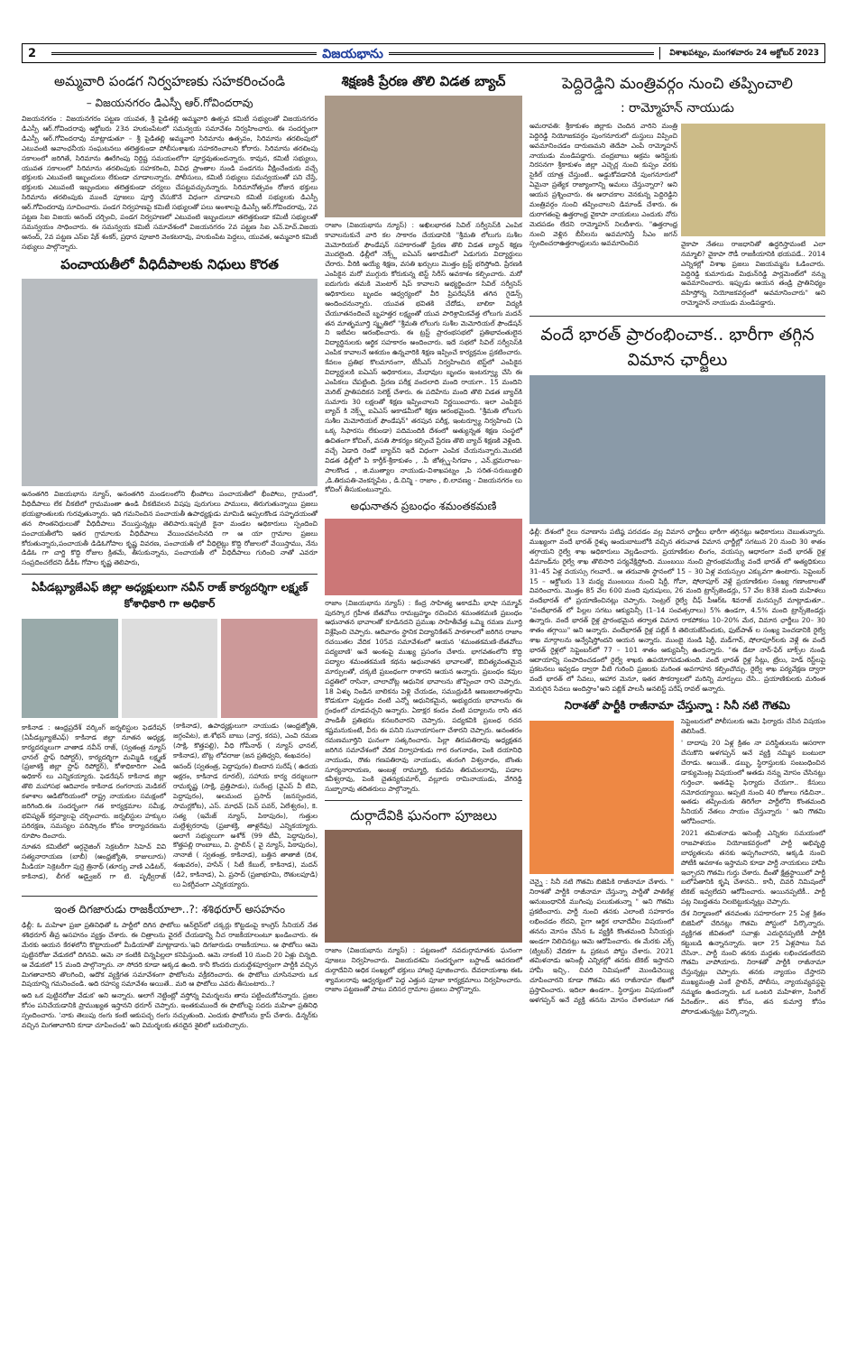2 విజయభాను విశాఖపట్నం, మంగళవారం 24 అక్టోబర్ 2023
అమ్మవారి పండగ నిర్వహణకు సహకరించండి
– విజయనగరం డిఎస్పీ ఆర్.గోవిందరావు
విజయనగరం : విజయనగరం పట్టణ యువత, శ్రీ పైడితల్లి అమ్మవారి ఉత్సవ కమిటీ సభ్యులతో విజయనగరం డిఎస్పీ ఆర్.గోవిందరావు అక్టోబరు 23న హుకుంపేటలో సమన్వయ సమావేశం నిర్వహించారు. ఈ సందర్భంగా డిఎస్పీ ఆర్.గోవిందరావు మాట్లాడుతూ – శ్రీ పైడితల్లి అమ్మవారి సిరిమాను ఉత్సవం, సిరిమాను తరలింపులో ఎటువంటి అవాంఛనీయ సంఘటనలు తలెత్తకుండా పోలీసుశాఖకు సహకరించాలని కోరారు. సిరిమాను తరలింపు సకాలంలో జరిగితే, సిరిమాను ఊరేగింపు నిర్దిష్ట సమయంలోగా పూర్తవుతుందన్నారు. కావున, కమిటీ సభ్యులు, యువత సకాలంలో సిరిమాను తరలింపుకు సహకరించి, వివిధ ప్రాంతాల నుండి పండగను వీక్షించేందుకు వచ్చే భక్తులకు ఎటువంటి ఇబ్బందులు లేకుండా చూడాలన్నారు. పోలీసులు, కమిటీ సభ్యులు సమన్వయంతో పని చేస్తే, భక్తులకు ఎటువంటి ఇబ్బందులు తలెత్తకుండా చర్యలు చేపట్టవచ్చునన్నారు. సిరిమానోత్సవం రోజున భక్తులు సిరిమాను తరలింపుకు ముందే పూజలు పూర్తి చేసుకొనే విధంగా చూడాలని కమిటీ సభ్యులకు డిఎస్పీ ఆర్.గోవిందరావు సూచించారు. పండగ నిర్వహణపై కమిటీ సభ్యులతో పలు అంశాలపై డిఎస్పీ ఆర్.గోవిందరావు, 2వ పట్టణ సిఐ విజయ ఆనంద్ చర్చించి, పండగ నిర్వహణలో ఎటువంటి ఇబ్బందులూ తలెత్తకుండా కమిటీ సభ్యులతో సమన్వయం సాధించారు. ఈ సమన్వయ కమిటీ సమావేశంలో విజయనగరం 2వ పట్టణ సిఐ ఎన్.హెచ్.విజయ ఆనంద్, 2వ పట్టణ ఎస్ఐ షేక్ శంకర్, ప్రధాన పూజారి వెంకటరావు, హుకుంపేట పెద్దలు, యువత, అమ్మవారి కమిటీ సభ్యులు పాల్గొన్నారు.
పంచాయతీలో వీధిదీపాలకు నిధులు కొరత
అనంతగిరి విజయభాను న్యూస్, అనంతగిరి మండలంలోని భీంపోలు పంచాయతీలో భీంపోలు, గ్రామంలో, వీధిదీపాలు లేక చీకటిలో గ్రామమంతా ఉండి చీకటివలన విషపు పురుగులు పాములు, తిరుగుతున్నాయి ప్రజలు భయభ్రాంతులకు గురవుతున్నారు. ఇది గమనించిన పంచాయతీ ఉపాధ్యక్షుడు మామిడి అప్పలకొండ సహృదయంతో తన సొంతనిధులుతో వీధిదీపాలు వేయిస్తున్నట్లు తెలిపారు.ఇప్పటి కైనా మండల అధికారులు స్పందించి పంచాయతీలోని ఇతర గ్రామాలకు వీధిదీపాలు వేయించవలసినది గా ఆ యా గ్రామాల ప్రజలు కోరుతున్నారు,పంచాయతీ డిడిఓగోపాల కృష్ణ వివరణ, పంచాయతీ లో వీధిలైట్లు కొద్ది రోజులలో వేయిస్తాము, నేను డిడిఓ గా చార్జి కొద్ది రోజుల క్రితమే, తీసుకున్నాను, పంచాయతీ లో వీధిదీపాలు గురించి నాతో ఎవరూ సంప్రదించలేదని డీడీఓ గోపాల కృష్ణ తెలిపారు,
ఏపీడబ్ల్యూజేఎఫ్ జిల్లా అధ్యక్షులుగా నవీన్ రాజ్ కార్యదర్శిగా లక్ష్మణ్ కోశాధికారి గా అధికార్
కాకినాడ : ఆంధ్రప్రదేశ్ వర్కింగ్ జర్నలిస్టుల ఫెడరేషన్ (ఏపీడబ్ల్యూజేఎఫ్) కాకినాడ జిల్లా నూతన అధ్యక్ష, కార్యదర్శులుగా వాతాడ నవీన్ రాజ్, (స్వతంత్ర న్యూస్ ఛానల్ స్టాఫ్ రిపోర్టర్), కార్యదర్శిగా మమ్మిడి లక్ష్మణ్ (ప్రజాశక్తి జిల్లా స్టాఫ్ రిపోర్టర్), కోశాధికారిగా ఎండి అధికార్ లు ఎన్నికయ్యారు. ఫెడరేషన్ కాకినాడ జిల్లా తొలి మహాసభ ఆదివారం కాకినాడ రంగరాయ మెడికల్ కళాశాల ఆడిటోరియంలో రాష్ట్ర నాయకుల సమక్షంలో జరిగింది.ఈ సందర్భంగా గత కార్యక్రమాల సమీక్ష, భవిష్యత్ కర్తవ్యాలపై చర్చించారు. జర్నలిస్టుల హక్కుల పరిరక్షణ, సమస్యల పరిష్కారం కోసం కార్యాచరణను రూపొం దించారు.
నూతన కమిటీలో ఆర్గనైజింగ్ సెక్రటరీగా సిహెచ్ వివి సత్యనారాయణ (బాబీ) (ఆంధ్రజ్యోతి, కాజులూరు) మీడియా సెక్రెటరీగా పుర్రె త్రినాథ్ (తూర్పు వాణి ఎడిటర్, కాకినాడ), లీగల్ అడ్వైజర్ గా టి. పృథ్వీరాజ్ (కాకినాడ), ఉపాధ్యక్షులుగా నాయుడు (ఆంధ్రజ్యోతి, జగ్గంపేట), జి.శోభన్ బాబు (వార్త, కరప), ఎంవి రమణ (సాక్షి, కొత్తపల్లి), వీధి గోపీనాథ్ ( న్యూస్ ఛానల్, కాకినాడ), బొట్ల లోవరాజు (జన ప్రతిధ్వని, శంఖవరం)
ఆనంద్ (స్వతంత్ర, పెద్దాపురం) బిందాన సురేష్ ( ఉదయ అక్షరం, కాకినాడ రూరల్), సహాయ కార్య దర్శులుగా రామకృష్ణ (సాక్షి, ప్రత్తిపాడు), సురేంద్ర (వైఎస్ వీ టివి, పెద్దాపురం), అలమంద ప్రసాద్ (జనస్పందన, సామర్లకోట), ఎస్. మాధవ్ (పెన్ పవర్, ఏలేశ్వరం), కె. సత్య (ఇమేజ్ న్యూస్, పిఠాపురం), గుత్తుల మల్లేశ్వరరావు (ప్రజాశక్తి, తాళ్లరేవు) ఎన్నికయ్యారు. అలాగే సభ్యులుగా అశోక్ (99 టీవీ, పెద్దాపురం), కొత్తపల్లి రాంబాబు, వి. స్టాలిన్ ( వై న్యూస్, పిఠాపురం), నానాజీ ( స్వతంత్ర, కాకినాడ), బత్తిన తాతాజీ (దిశ, శంఖవరం), హసేన్ ( సిటీ కేబుల్, కాకినాడ), మదన్ (డి2, కాకినాడ), ఏ. ప్రసాద్ (ప్రజాభూమి, రౌతులపూడి) లు ఏకగ్రీవంగా ఎన్నికయ్యారు.
ఇంత దిగజారుడు రాజకీయాలా..?: శశిథరూర్ అసహనం
ఢిల్లీ: ఓ మహిళా ప్రజా ప్రతినిధితో ఓ పార్టీలో దిగిన ఫొటోలు ఆన్‌లైన్‌లో చక్కర్లు కొట్టడంపై కాంగ్రెస్ సీనియర్ నేత శశిథరూర్ తీవ్ర అసహనం వ్యక్తం చేశారు. ఈ చిత్రాలను వైరల్ చేయడాన్ని నీచ రాజకీయాలంటూ ఖండించారు. ఈ మేరకు ఆయన కేరళలోని కొట్టాయంలో మీడియాతో మాట్లాడారు.'ఇవి దిగజారుడు రాజకీయాలు. ఆ ఫొటోలు ఆమె పుట్టినరోజు వేడుకలో దిగినవి. ఆమె నా కంటికి చిన్నపిల్లలా కనిపిస్తుంది. ఆమె నాకంటే 10 నుంచి 20 ఏళ్లు చిన్నది. ఆ వేడుకలో 15 మంది పాల్గొన్నారు. నా సోదరి కూడా అక్కడ ఉంది. కానీ కొందరు దురుద్దేశపూర్వంగా పార్టీకి వచ్చిన మిగతావారిని తొలగించి, అదొక వ్యక్తిగత సమావేశంగా ఫొటోలను వక్రీకరించారు. ఈ ఫొటోలు చూసినవారు ఒక విషయాన్ని గమనించండి. అది రహస్య సమావేశం అయితే.. మరి ఆ ఫొటోలు ఎవరు తీసుంటారు..?
అది ఒక పుట్టినరోజు వేడుక' అని అన్నారు. అలాగే నెట్టింట్లో వస్తోన్న విమర్శలను తాను పట్టించుకోనన్నారు. ప్రజల కోసం పనిచేయడానికి ప్రాముఖ్యత ఇస్తానని థరూర్ చెప్పారు. ఇంతకుముందే ఈ ఫొటోలపై సదరు మహిళా ప్రతినిధి స్పందించారు. 'నాకు తెలుపు రంగు కంటే ఆకుపచ్చ రంగు నచ్చుతుంది. ఎందుకు ఫొటోలను క్రాప్ చేశారు. డిన్నర్‌కు వచ్చిన మిగతావారిని కూడా చూపించండి' అని విమర్శలకు తనదైన శైలిలో బదులిచ్చారు.
శిక్షణకి ప్రేరణ తొలి విడత బ్యాచ్
రాజాం (విజయభాను న్యూస్) : అఖిలభారత సివిల్ సర్వీసెస్‌కి ఎంపిక కావాలనుకునే వారి కల సాకారం చేయడానికి "శ్రీమతి లోలుగు సుశీల మెమోరియల్ ఫౌండేషన్ సహకారంతో ప్రేరణ తొలి విడత బ్యాచ్ శిక్షణ మొదలైంది. ఢిల్లీలో నెక్స్ట్ ఐఏఎస్ అకాడమీలో ఏడుగురు విద్యార్థులు చేరారు. వీరికి అయ్యే శిక్షణ, వసతి ఖర్చులు మొత్తం ట్రస్ట్ భరిస్తోంది. ప్రేరణకి ఎంపికైన మరో ముగ్గురు కోరుకున్న టెస్ట్ సిరీస్ అవకాశం కల్పించారు. మరో ఐదుగురు తమకి మెంటార్ షిప్ కావాలని అభ్యర్థించగా సివిల్ సర్వీసెస్ అధికారులు బృందం ఆధ్వర్యంలో వీరి ప్రిపరేషన్‌కి తగిన గైడెన్స్ అందించనున్నారు. యువత భవితకి చేదోడు, బాలికా విద్యకి చేయూతనందించే బృహత్తర లక్ష్యంతో యువ పారిశ్రామికవేత్త లోలుగు మదన్ తన మాతృమూర్తి స్మృతిలో "శ్రీమతి లోలుగు సుశీల మెమోరియల్ ఫౌండేషన్ ని ఇటీవల ఆరంభించారు. ఈ ట్రస్ట్ ప్రారంభసభలో ప్రతిభావంతులైన విద్యార్థినులకు ఆర్థిక సహకారం అందించారు. ఇదే సభలో సివిల్ సర్వీసెస్‌కి ఎంపిక కావాలనే ఆశయం ఉన్నవారికి శిక్షణ ఇప్పించే కార్యక్రమం ప్రకటించారు. కేవలం ప్రతిభ కొలమానంగా, టీసీఎస్ నిర్వహించిన టెస్ట్‌లో ఎంపికైన విద్యార్థులకి ఐఏఎస్ అధికారులు, మేధావుల బృందం ఇంటర్వ్యూ చేసి ఈ ఎంపికలు చేపట్టింది. ప్రేరణ పరీక్ష వందలాది మంది రాయగా.. 15 మందిని మెరిట్ ప్రాతిపదికన సెలెక్ట్ చేశారు. ఈ పదిహేను మంది తొలి విడత బ్యాచ్‌కి సుమారు 30 లక్షలతో శిక్షణ ఇప్పించాలని నిర్ణయించారు. ఇలా ఎంపికైన బ్యాచ్ కి నెక్స్ట్ ఐఏఎస్ అకాడమీలో శిక్షణ ఆరంభమైంది. "శ్రీమతి లోలుగు సుశీల మెమోరియల్ ఫౌండేషన్" తరపున పరీక్ష, ఇంటర్వ్యూ నిర్వహించి (ఏ ఒక్క సిఫారసు లేకుండా) పదిమందికి దేశంలో అత్యున్నత శిక్షణ సంస్థలో ఉచితంగా కోచింగ్, వసతి సౌకర్యం కల్పించే ప్రేరణ తొలి బ్యాచ్ శిక్షణకి వెళ్లింది. వచ్చే ఏడాది రెండో బ్యాచ్‌ని ఇదే విధంగా ఎంపిక చేయనున్నారు.మొదటి విడత ఢిల్లీలో పి కార్తీక్-శ్రీకాకుళం , .పీ జోత్స్న-సిగడాం , ఎన్.భ్రమరాంబ-పాలకొండ , జి.ముత్యాల నాయుడు-విశాఖపట్నం ,పి సరిత-సరుబుజ్జిలి ,డి.తిరుపతి-వెంకన్నపేట , డి.చిన్మి - రాజాం , బి.లావణ్య - విజయనగరం లు కోచింగ్ తీసుకుంటున్నారు.
అధునాతన ప్రబంధం శమంతకమణి
రాజాం (విజయభాను న్యూస్) : కేంద్ర సాహిత్య అకాడమీ భాషా సమ్మాన్ పురస్కార గ్రహీత బేతవోలు రామబ్రహ్మం రచించిన శమంతకమణి ప్రబంధం అధునాతన భావాలతో కూడినదని ప్రముఖ సాహితీవేత్త ఒమ్మి రమణ మూర్తి విశ్లేషించి చెప్పారు. ఆదివారం స్థానిక విద్యానికేతన్ పాఠశాలలో జరిగిన రాజాం రచయితల వేదిక 105వ సమావేశంలో ఆయన 'శమంతకమణి-బేతవోలు పద్యబాణి' అనే అంశంపై ముఖ్య ప్రసంగం చేశారు. భాగవతంలోని కొద్ది పద్యాల శమంతకమణి కథను అధునాతన భావాలతో, ఔచిత్యవంతమైన మార్పులతో, చక్కటి ప్రబంధంగా రాశారని ఆయన అన్నారు. ప్రబంధం కవుల పద్ధతిలో రాసినా, చాలాచోట్ల ఆధునిక భావాలను జొప్పించా రాని చెప్పారు. 18 ఏళ్ళు నిండిన బాలికను పెళ్లి చేయడం, సముద్రుడికి అణుజలాంతర్గామి కొడుకుగా పుట్టడం వంటి ఎన్నో ఆధునికమైన, అభ్యుదయ భావాలను ఈ గ్రంథంలో చూడవచ్చని అన్నారు. ఏకాక్షర కందం వంటి పద్యాలను రాసి తన పాండితీ ప్రతిభను కనబరిచారని చెప్పారు. పద్యకవికి ప్రబంధ రచన కష్టమనుకుంటే, వీరు ఈ పనిని సునాయాసంగా చేశారని చెప్పారు. అనంతరం రమణమూర్తిని ఘనంగా సత్కరించారు. పిల్లా తిరుపతిరావు అధ్యక్షతన జరిగిన సమావేశంలో వేదిక నిర్వాహకుడు గార రంగనాథం, పెంకి దయానిధి నాయుడు, రౌతు గణపతిరావు నాయుడు, తురంగి విశ్వనాథం, బొంతు సూర్యనారాయణ, అంబళ్ల రామ్మూర్తి, కుదమ తిరుమలరావు, పడాల కవీశ్వరావు, పెంకి చైతన్యకుమార్, వల్లూరు రామినాయుడు, వేగిరెడ్డి సుబ్బారావు తదితరులు పాల్గొన్నారు.
దుర్గాదేవికి ఘనంగా పూజలు
రాజాం (విజయభాను న్యూస్) : పట్టణంలో నవదుర్గామాతకు ఘనంగా పూజలు నిర్వహించారు. విజయదశమి సందర్భంగా బస్టాండ్ ఆవరణలో దుర్గాదేవిని అధిక సంఖ్యలో భక్తులు హాజరై పూజించారు. దేవదాయశాఖ ఈఓ శ్యామలరావు ఆధ్వర్యంలో పెద్ద ఎత్తున పూజా కార్యక్రమాలు నిర్వహించారు. రాజాం పట్టణంతో పాటు పరిసర గ్రామాల ప్రజలు పాల్గొన్నారు.
పెద్దిరెడ్డిని మంత్రివర్గం నుంచి తప్పించాలి
: రామ్మోహన్ నాయుడు
అమరావతి: శ్రీకాకుళం జిల్లాకు చెందిన వారిని మంత్రి పెద్దిరెడ్డి నియోజకవర్గం పుంగనూరులో దుస్తులు విప్పించి అవమానించడం దారుణమని తెదేపా ఎంపీ రామ్మోహన్ నాయుడు మండిపడ్డారు. చంద్రబాబు అక్రమ అరెస్టుకు నిరసనగా శ్రీకాకుళం జిల్లా ఎచ్చెర్ల నుంచి కుప్పం వరకు సైకిల్ యాత్ర చేస్తుంటే.. అడ్డుకోవడానికి పుంగనూరులో ఏమైనా ప్రత్యేక రాజ్యాంగాన్ని అమలు చేస్తున్నారా? అని ఆయన ప్రశ్నించారు. ఈ అరాచకాల వెనకున్న పెద్దిరెడ్డిని మంత్రివర్గం నుంచి తప్పించాలని డిమాండ్ చేశారు. ఈ దురాగతంపై ఉత్తరాంధ్ర వైకాపా నాయకులు ఎందుకు నోరు మెదపడం లేదని రామ్మోహన్ నిలదీశారు. "ఉత్తరాంధ్ర నుంచి వెళ్లిన బీసీలను అవమానిస్తే సీఎం జగన్ స్పందించరాఉత్తరాంధ్రులను అవమానించిన
వైకాపా నేతలు రాజధానితో ఉద్ధరిస్తామంటే ఎలా నమ్మాలి? వైకాపా రౌడీ రాజకీయానికి భయపడే.. 2014 ఎన్నికల్లో విశాఖ ప్రజలు విజయమ్మను ఓడించారు. పెద్దిరెడ్డి కుమారుడు మిథున్‌రెడ్డి పార్లమెంట్‌లో నన్ను అవమానించారు. ఇప్పుడు ఆయన తండ్రి ప్రాతినిధ్యం వహిస్తోన్న నియోజకవర్గంలో అవమానించారు" అని రామ్మోహన్ నాయుడు మండిపడ్డారు.
వందే భారత్ ప్రారంభించాక.. భారీగా తగ్గిన విమాన ఛార్జీలు
ఢిల్లీ: దేశంలో రైలు రవాణాను పటిష్ఠ పరచడం వల్ల విమాన ఛార్జీలు భారీగా తగ్గినట్లు అధికారులు చెబుతున్నారు. ముఖ్యంగా వందే భారత్ రైళ్ళు అందుబాటులోకి వచ్చిన తరువాత విమాన ఛార్జీల్లో సగటున 20 నుంచి 30 శాతం తగ్గాయని రైల్వే శాఖ అధికారులు వెల్లడించారు. ప్రయాణికుల లింగం, వయస్సు ఆధారంగా వందే భారత్ రైళ్ల డిమాండ్‌ను రైల్వే శాఖ తొలిసారి పర్యవేక్షిస్తోంది. ముంబయి నుంచి ప్రారంభమయ్యే వందే భారత్ లో అత్యధికులు 31–45 ఏళ్ల వయస్సు గలవారే.. ఆ తరువాతి స్థానంలో 15 – 30 ఏళ్ల వయస్సుల ఎక్కువగా ఉంటారు. సెప్టెంబర్ 15 – అక్టోబరు 13 మధ్య ముంబయి నుంచి షిర్డీ, గోవా, షోలాపూర్ వెళ్లే ప్రయాణికుల సంఖ్య గణాంకాలతో వివరించారు. మొత్తం 85 వేల 600 మంది పురుషులు, 26 మంది ట్రాన్స్‌జెండర్లు, 57 వేల 838 మంది మహిళలు వందేభారత్ లో ప్రయాణించినట్లు చెప్పారు. సెంట్రల్ రైల్వే చీఫ్ పీఆర్ఓ శివరాజ్ మనస్పురే మాట్లాడుతూ.. "వందేభారత్ లో పిల్లల సగటు ఆక్యుపెన్సీ (1–14 సంవత్సరాలు) 5% ఉండగా, 4.5% మంది ట్రాన్స్‌జెండర్లు ఉన్నారు. వందే భారత్ రైళ్ల ప్రారంభమైన తర్వాత విమాన రాకపోకలు 10–20% మేర, విమాన ఛార్జీలు 20– 30 శాతం తగ్గాయి" అని అన్నారు. వందేభారత్ రైళ్ల పబ్లిక్ కి తెలియజేసేందుకు, ఫుట్‌పాత్ ల సంఖ్య పెంచడానికి రైల్వే శాఖ మార్గాలను అన్వేషిస్తోందని ఆయన అన్నారు. ముంబై నుండి షిర్డీ, మడ్‌గావ్, షోలాపూర్‌లకు వెళ్లే ఈ వందే భారత్ రైళ్లలో సెప్టెంబర్‌లో 77 – 101 శాతం ఆక్యుపెన్సీ ఉందన్నారు. "ఈ డేటా నాన్-ఫేర్ బాక్స్‌ల నుండి ఆదాయాన్ని సంపాదించడంలో రైల్వే శాఖకు ఉపయోగపడుతుంది. వందే భారత్ రైళ్ల సీట్లు, ట్రేలు, హెడ్ రెస్ట్‌లపై ప్రకటనలు ఇవ్వడం ద్వారా వీటి గురించి ప్రజలకు మరింత అవగాహన కల్పించొచ్చు. రైల్వే శాఖ పర్యవేక్షణ ద్వారా వందే భారత్ లో సేవలు, ఆహార మెనూ, ఇతర సౌకర్యాలలో మరిన్ని మార్పులు చేసి.. ప్రయాణికులకు మరింత మెరుగైన సేవలు అందిస్తాం"అని పబ్లిక్ పాలసీ అనలిస్ట్ పరేష్ రావల్ అన్నారు.
నిరాశతో పార్టీకి రాజీనామా చేస్తున్నా : సినీ నటి గౌతమి
చెన్నై : సినీ నటి గౌతమి బిజెపికి రాజీనామా చేశారు. " నిరాశతో పార్టీకి రాజీనామా చేస్తున్నా పార్టీతో పాతికేళ్ల అనుబంధానికి ముగింపు పలుకుతున్నా " అని గౌతమి ప్రకటించారు. పార్టీ నుంచి తనకు ఎలాంటి సహకారం లభించడం లేదని, పైగా ఆర్థిక లావాదేవీల విషయంలో తనను మోసం చేసిన ఓ వ్యక్తికి కొంతమంది సీనియర్లు అండగా నిలిచినట్లు ఆమె ఆరోపించారు. ఈ మేరకు ఎక్స్ (ట్విటర్) వేదికగా ఓ ప్రకటన పోస్టు చేశారు. 2021 తమిళనాడు అసెంబ్లీ ఎన్నికల్లో తనకు టికెట్ ఇస్తానని హామీ ఇచ్చి.. చివరి నిమిషంలో మొండిచెయ్యి చూపించారని కూడా గౌతమి తన రాజీనామా లేఖలో ప్రస్తావించారు. ఇదిలా ఉండగా.. స్థిరాస్తుల విషయంలో అళగప్పన్ అనే వ్యక్తి తనను మోసం చేశారంటూ గత సెప్టెంబరులో పోలీసులకు ఆమె ఫిర్యాదు చేసిన విషయం తెలిసిందే.
' దాదాపు 20 ఏళ్ల క్రితం నా పరిస్థితులను ఆసరాగా చేసుకొని అళగప్పన్ అనే వ్యక్తి నమ్మిన బంటులా చేరాడు. అయితే.. డబ్బు, స్థిరాస్తులకు సంబంధించిన డాక్యుమెంట్ల విషయంలో అతడు నన్ను మోసం చేసినట్లు గుర్తించా. అతడిపై ఫిర్యాదు చేయగా.. కేసులు నమోదయ్యాయి. అప్పటి నుంచి 40 రోజులు గడిచినా.. అతడు తప్పించుకు తిరిగేలా పార్టీలోని కొంతమంది సీనియర్ నేతలు సాయం చేస్తున్నారు ' అని గౌతమి ఆరోపించారు.
2021 తమిళనాడు అసెంబ్లీ ఎన్నికల సమయంలో రాజపాళయం నియోజకవర్గంలో పార్టీ అభివృద్ధి బాధ్యతలను తనకు అప్పగించారని, అక్కడి నుంచి పోటీకి అవకాశం ఇస్తామని కూడా పార్టీ నాయకులు హామీ ఇచ్చారని గౌతమి గుర్తు చేశారు. దీంతో క్షేత్రస్థాయిలో పార్టీ బలోపేతానికి కృషి చేశానని.. కానీ, చివరి నిమిషంలో టికెట్ ఇవ్వలేదని ఆరోపించారు. అయినప్పటికీ.. పార్టీ పట్ల నిబద్ధతను నిలబెట్టుకున్నట్లు చెప్పారు.
దేశ నిర్మాణంలో తనవంతు సహకారంగా 25 ఏళ్ల క్రితం బిజెపిలో చేరినట్లు గౌతమి పోస్టులో పేర్కొన్నారు. వ్యక్తిగత జీవితంలో సవాళ్లు ఎదురైనప్పటికీ పార్టీకి కట్టుబడి ఉన్నానన్నారు. ఇలా 25 ఏళ్లపాటు సేవ చేసినా.. పార్టీ నుంచి తనకు మద్దతు లభించడంలేదని గౌతమి వాపోయారు. నిరాశతో పార్టీకి రాజీనామా చేస్తున్నట్లు చెప్పారు. తనకు న్యాయం చేస్తారని ముఖ్యమంత్రి ఎంకే స్టాలిన్, పోలీసు, న్యాయవ్యవస్థపై నమ్మకం ఉందన్నారు. ఒక ఒంటరి మహిళగా, సింగిల్ పేరెంట్‌గా.. తన కోసం, తన కుమార్తె కోసం పోరాడుతున్నట్లు పేర్కొన్నారు.